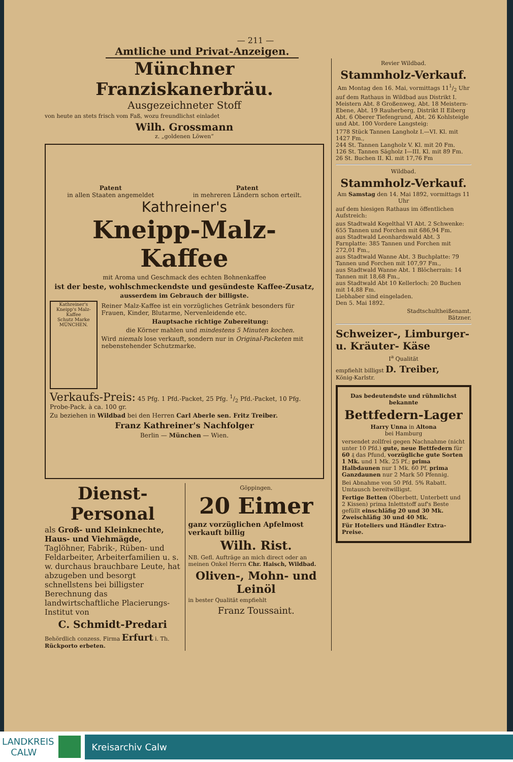— 211 —
Amtliche und Privat-Anzeigen.
Münchner Franziskanerbräu.
Ausgezeichneter Stoff
von heute an stets frisch vom Faß, wozu freundlichst einladet
Wilh. Grossmann
z. „goldenen Löwen“
Patent
in allen Staaten angemeldet
Patent
in mehreren Ländern schon erteilt.
Kathreiner's
Kneipp-Malz-Kaffee
mit Aroma und Geschmack des echten Bohnenkaffee
ist der beste, wohlschmeckendste und gesündeste Kaffee-Zusatz,
ausserdem im Gebrauch der billigste.
Kathreiner's Kneipp's Malz-Kaffee
Schutz Marke
MÜNCHEN.
Reiner Malz-Kaffee ist ein vorzügliches Getränk besonders für Frauen, Kinder, Blutarme, Nervenleidende etc.
Hauptsache richtige Zubereitung:
die Körner mahlen und mindestens 5 Minuten kochen.
Wird niemals lose verkauft, sondern nur in Original-Packeten mit nebenstehender Schutzmarke.
Verkaufs-Preis: 45 Pfg. 1 Pfd.-Packet, 25 Pfg. 1/2 Pfd.-Packet, 10 Pfg. Probe-Pack. à ca. 100 gr.
Zu beziehen in Wildbad bei den Herren Carl Aberle sen. Fritz Treiber.
Franz Kathreiner's Nachfolger
Berlin — München — Wien.
Dienst-Personal
als Groß- und Kleinknechte, Haus- und Viehmägde, Taglöhner, Fabrik-, Rüben- und Feldarbeiter, Arbeiterfamilien u. s. w. durchaus brauchbare Leute, hat abzugeben und besorgt schnellstens bei billigster Berechnung das landwirtschaftliche Placierungs-Institut von
C. Schmidt-Predari
Behördlich conzess. Firma Erfurt i. Th.
Rückporto erbeten.
Göppingen.
20 Eimer
ganz vorzüglichen Apfelmost verkauft billig
Wilh. Rist.
NB. Gefl. Aufträge an mich direct oder an meinen Onkel Herrn Chr. Haisch, Wildbad.
Oliven-, Mohn- und Leinöl
in bester Qualität empfiehlt
Franz Toussaint.
Revier Wildbad.
Stammholz-Verkauf.
Am Montag den 16. Mai, vormittags 111/2 Uhr
auf dem Rathaus in Wildbad aus Distrikt I. Meistern Abt. 8 Großenweg, Abt. 18 Meistern-Ebene, Abt. 19 Rauherberg, Distrikt II Eiberg Abt. 6 Oberer Tiefengrund, Abt. 26 Kohlsteigle und Abt. 100 Vordere Langsteig:
1778 Stück Tannen Langholz I.—VI. Kl. mit 1427 Fm.,
244 St. Tannen Langholz V. Kl. mit 20 Fm.
126 St. Tannen Sägholz I—III. Kl. mit 89 Fm.
26 St. Buchen II. Kl. mit 17,76 Fm
Wildbad.
Stammholz-Verkauf.
Am Samstag den 14. Mai 1892, vormittags 11 Uhr
auf dem hiesigen Rathaus im öffentlichen Aufstreich:
aus Stadtwald Kegelthal VI Abt. 2 Schwenke: 655 Tannen und Forchen mit 686,94 Fm.
aus Stadtwald Leonhardswald Abt. 3 Farnplatte: 385 Tannen und Forchen mit 272,01 Fm.,
aus Stadtwald Wanne Abt. 3 Buchplatte: 79 Tannen und Forchen mit 107,97 Fm.,
aus Stadtwald Wanne Abt. 1 Blöcherrain: 14 Tannen mit 18,68 Fm.,
aus Stadtwald Abt 10 Kellerloch: 20 Buchen mit 14,88 Fm.
Liebhaber sind eingeladen.
Den 5. Mai 1892.
Stadtschultheißenamt.
Bätzner.
Schweizer-, Limburger- u. Kräuter- Käse
I<sup>a</sup> Qualität
empfiehlt billigst D. Treiber,
König-Karlstr.
Das bedeutendste und rühmlichst bekannte
Bettfedern-Lager
Harry Unna in Altona
bei Hamburg
versendet zollfrei gegen Nachnahme (nicht unter 10 Pfd.) gute, neue Bettfedern für 60 ₰ das Pfund, vorzügliche gute Sorten 1 Mk. und 1 Mk. 25 Pf.; prima Halbdaunen nur 1 Mk. 60 Pf. prima Ganzdaunen nur 2 Mark 50 Pfennig.
Bei Abnahme von 50 Pfd. 5% Rabatt. Umtausch bereitwilligst.
Fertige Betten (Oberbett, Unterbett und 2 Kissen) prima Inlettstoff auf's Beste gefüllt einschläfig 20 und 30 Mk. Zweischläfig 30 und 40 Mk.
Für Hoteliers und Händler Extra-Preise.
LANDKREIS
CALW Kreisarchiv Calw